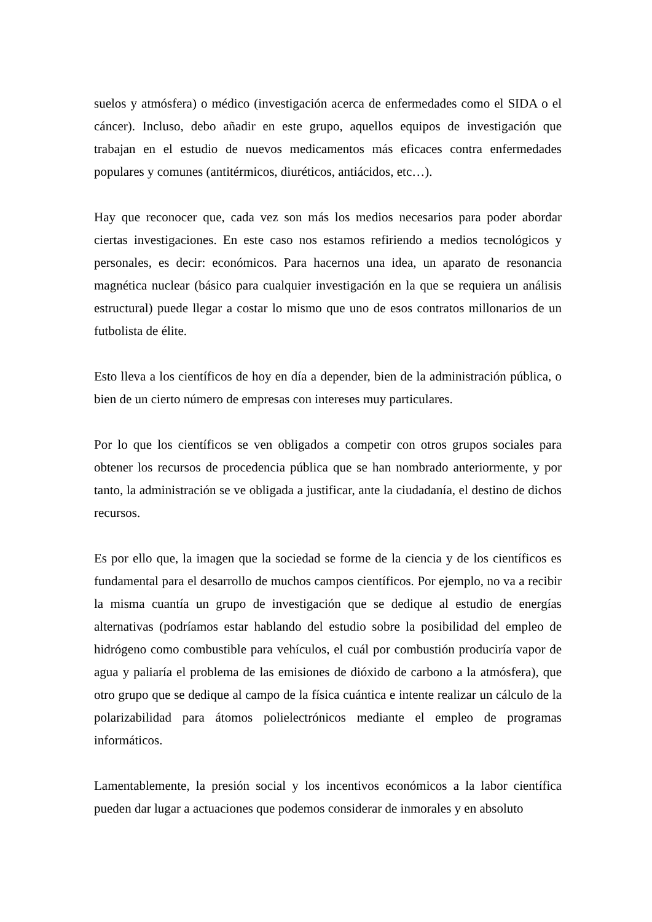suelos y atmósfera) o médico (investigación acerca de enfermedades como el SIDA o el cáncer). Incluso, debo añadir en este grupo, aquellos equipos de investigación que trabajan en el estudio de nuevos medicamentos más eficaces contra enfermedades populares y comunes (antitérmicos, diuréticos, antiácidos, etc…).
Hay que reconocer que, cada vez son más los medios necesarios para poder abordar ciertas investigaciones. En este caso nos estamos refiriendo a medios tecnológicos y personales, es decir: económicos. Para hacernos una idea, un aparato de resonancia magnética nuclear (básico para cualquier investigación en la que se requiera un análisis estructural) puede llegar a costar lo mismo que uno de esos contratos millonarios de un futbolista de élite.
Esto lleva a los científicos de hoy en día a depender, bien de la administración pública, o bien de un cierto número de empresas con intereses muy particulares.
Por lo que los científicos se ven obligados a competir con otros grupos sociales para obtener los recursos de procedencia pública que se han nombrado anteriormente, y por tanto, la administración se ve obligada a justificar, ante la ciudadanía, el destino de dichos recursos.
Es por ello que, la imagen que la sociedad se forme de la ciencia y de los científicos es fundamental para el desarrollo de muchos campos científicos. Por ejemplo, no va a recibir la misma cuantía un grupo de investigación que se dedique al estudio de energías alternativas (podríamos estar hablando del estudio sobre la posibilidad del empleo de hidrógeno como combustible para vehículos, el cuál por combustión produciría vapor de agua y paliaría el problema de las emisiones de dióxido de carbono a la atmósfera), que otro grupo que se dedique al campo de la física cuántica e intente realizar un cálculo de la polarizabilidad para átomos polielectrónicos mediante el empleo de programas informáticos.
Lamentablemente, la presión social y los incentivos económicos a la labor científica pueden dar lugar a actuaciones que podemos considerar de inmorales y en absoluto